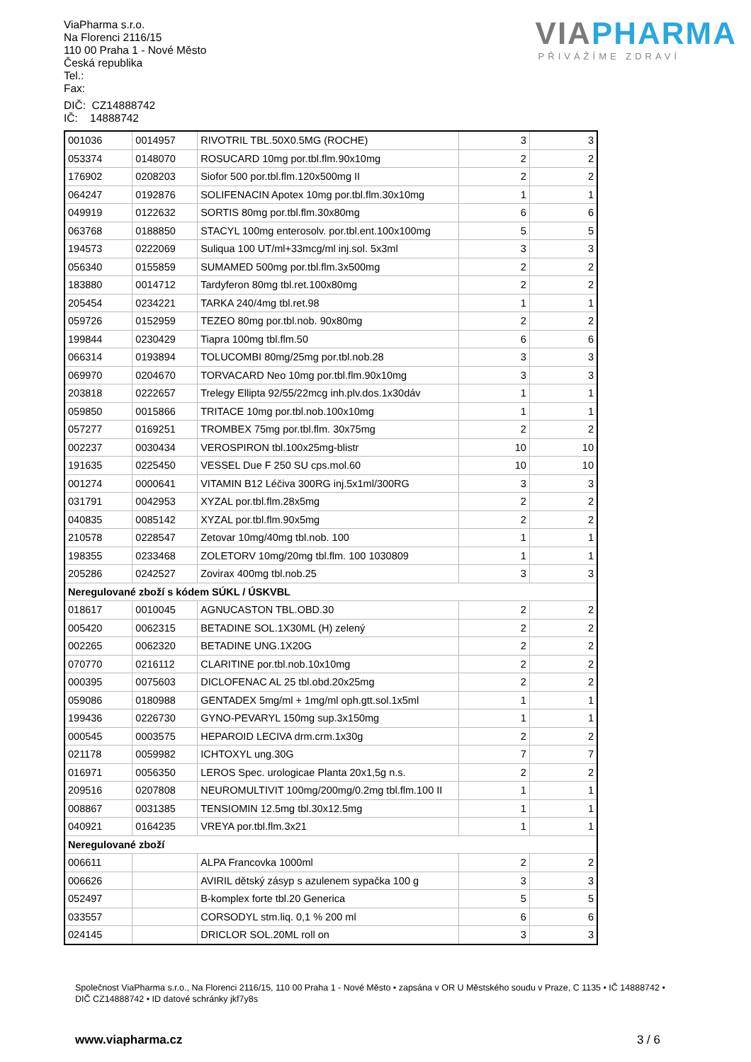ViaPharma s.r.o.
Na Florenci 2116/15
110 00 Praha 1 - Nové Město
Česká republika
Tel.:
Fax:
DIČ: CZ14888742
IČ: 14888742
VIAPHARMA
PŘIVÁŽÍME ZDRAVÍ
| 001036 | 0014957 | RIVOTRIL TBL.50X0.5MG (ROCHE) | 3 | 3 |
| 053374 | 0148070 | ROSUCARD 10mg por.tbl.flm.90x10mg | 2 | 2 |
| 176902 | 0208203 | Siofor 500 por.tbl.flm.120x500mg II | 2 | 2 |
| 064247 | 0192876 | SOLIFENACIN Apotex 10mg por.tbl.flm.30x10mg | 1 | 1 |
| 049919 | 0122632 | SORTIS 80mg por.tbl.flm.30x80mg | 6 | 6 |
| 063768 | 0188850 | STACYL 100mg enterosolv. por.tbl.ent.100x100mg | 5 | 5 |
| 194573 | 0222069 | Suliqua 100 UT/ml+33mcg/ml inj.sol. 5x3ml | 3 | 3 |
| 056340 | 0155859 | SUMAMED 500mg por.tbl.flm.3x500mg | 2 | 2 |
| 183880 | 0014712 | Tardyferon 80mg tbl.ret.100x80mg | 2 | 2 |
| 205454 | 0234221 | TARKA 240/4mg tbl.ret.98 | 1 | 1 |
| 059726 | 0152959 | TEZEO 80mg por.tbl.nob. 90x80mg | 2 | 2 |
| 199844 | 0230429 | Tiapra 100mg tbl.flm.50 | 6 | 6 |
| 066314 | 0193894 | TOLUCOMBI 80mg/25mg por.tbl.nob.28 | 3 | 3 |
| 069970 | 0204670 | TORVACARD Neo 10mg por.tbl.flm.90x10mg | 3 | 3 |
| 203818 | 0222657 | Trelegy Ellipta 92/55/22mcg inh.plv.dos.1x30dáv | 1 | 1 |
| 059850 | 0015866 | TRITACE 10mg por.tbl.nob.100x10mg | 1 | 1 |
| 057277 | 0169251 | TROMBEX 75mg por.tbl.flm. 30x75mg | 2 | 2 |
| 002237 | 0030434 | VEROSPIRON tbl.100x25mg-blistr | 10 | 10 |
| 191635 | 0225450 | VESSEL Due F 250 SU cps.mol.60 | 10 | 10 |
| 001274 | 0000641 | VITAMIN B12 Léčiva 300RG inj.5x1ml/300RG | 3 | 3 |
| 031791 | 0042953 | XYZAL por.tbl.flm.28x5mg | 2 | 2 |
| 040835 | 0085142 | XYZAL por.tbl.flm.90x5mg | 2 | 2 |
| 210578 | 0228547 | Zetovar 10mg/40mg tbl.nob. 100 | 1 | 1 |
| 198355 | 0233468 | ZOLETORV 10mg/20mg tbl.flm. 100 1030809 | 1 | 1 |
| 205286 | 0242527 | Zovirax 400mg tbl.nob.25 | 3 | 3 |
| Neregulované zboží s kódem SÚKL / ÚSKVBL | | | | |
| 018617 | 0010045 | AGNUCASTON TBL.OBD.30 | 2 | 2 |
| 005420 | 0062315 | BETADINE SOL.1X30ML (H) zelený | 2 | 2 |
| 002265 | 0062320 | BETADINE UNG.1X20G | 2 | 2 |
| 070770 | 0216112 | CLARITINE por.tbl.nob.10x10mg | 2 | 2 |
| 000395 | 0075603 | DICLOFENAC AL 25 tbl.obd.20x25mg | 2 | 2 |
| 059086 | 0180988 | GENTADEX 5mg/ml + 1mg/ml oph.gtt.sol.1x5ml | 1 | 1 |
| 199436 | 0226730 | GYNO-PEVARYL 150mg sup.3x150mg | 1 | 1 |
| 000545 | 0003575 | HEPAROID LECIVA drm.crm.1x30g | 2 | 2 |
| 021178 | 0059982 | ICHTOXYL ung.30G | 7 | 7 |
| 016971 | 0056350 | LEROS Spec. urologicae Planta 20x1,5g n.s. | 2 | 2 |
| 209516 | 0207808 | NEUROMULTIVIT 100mg/200mg/0.2mg tbl.flm.100 II | 1 | 1 |
| 008867 | 0031385 | TENSIOMIN 12.5mg tbl.30x12.5mg | 1 | 1 |
| 040921 | 0164235 | VREYA por.tbl.flm.3x21 | 1 | 1 |
| Neregulované zboží | | | | |
| 006611 | | ALPA Francovka 1000ml | 2 | 2 |
| 006626 | | AVIRIL dětský zásyp s azulenem sypačka 100 g | 3 | 3 |
| 052497 | | B-komplex forte tbl.20 Generica | 5 | 5 |
| 033557 | | CORSODYL stm.liq. 0,1 % 200 ml | 6 | 6 |
| 024145 | | DRICLOR SOL.20ML roll on | 3 | 3 |
Společnost ViaPharma s.r.o., Na Florenci 2116/15, 110 00 Praha 1 - Nové Město • zapsána v OR U Městského soudu v Praze, C 1135 • IČ 14888742 •
DIČ CZ14888742 • ID datové schránky jkf7y8s
www.viapharma.cz 3 / 6